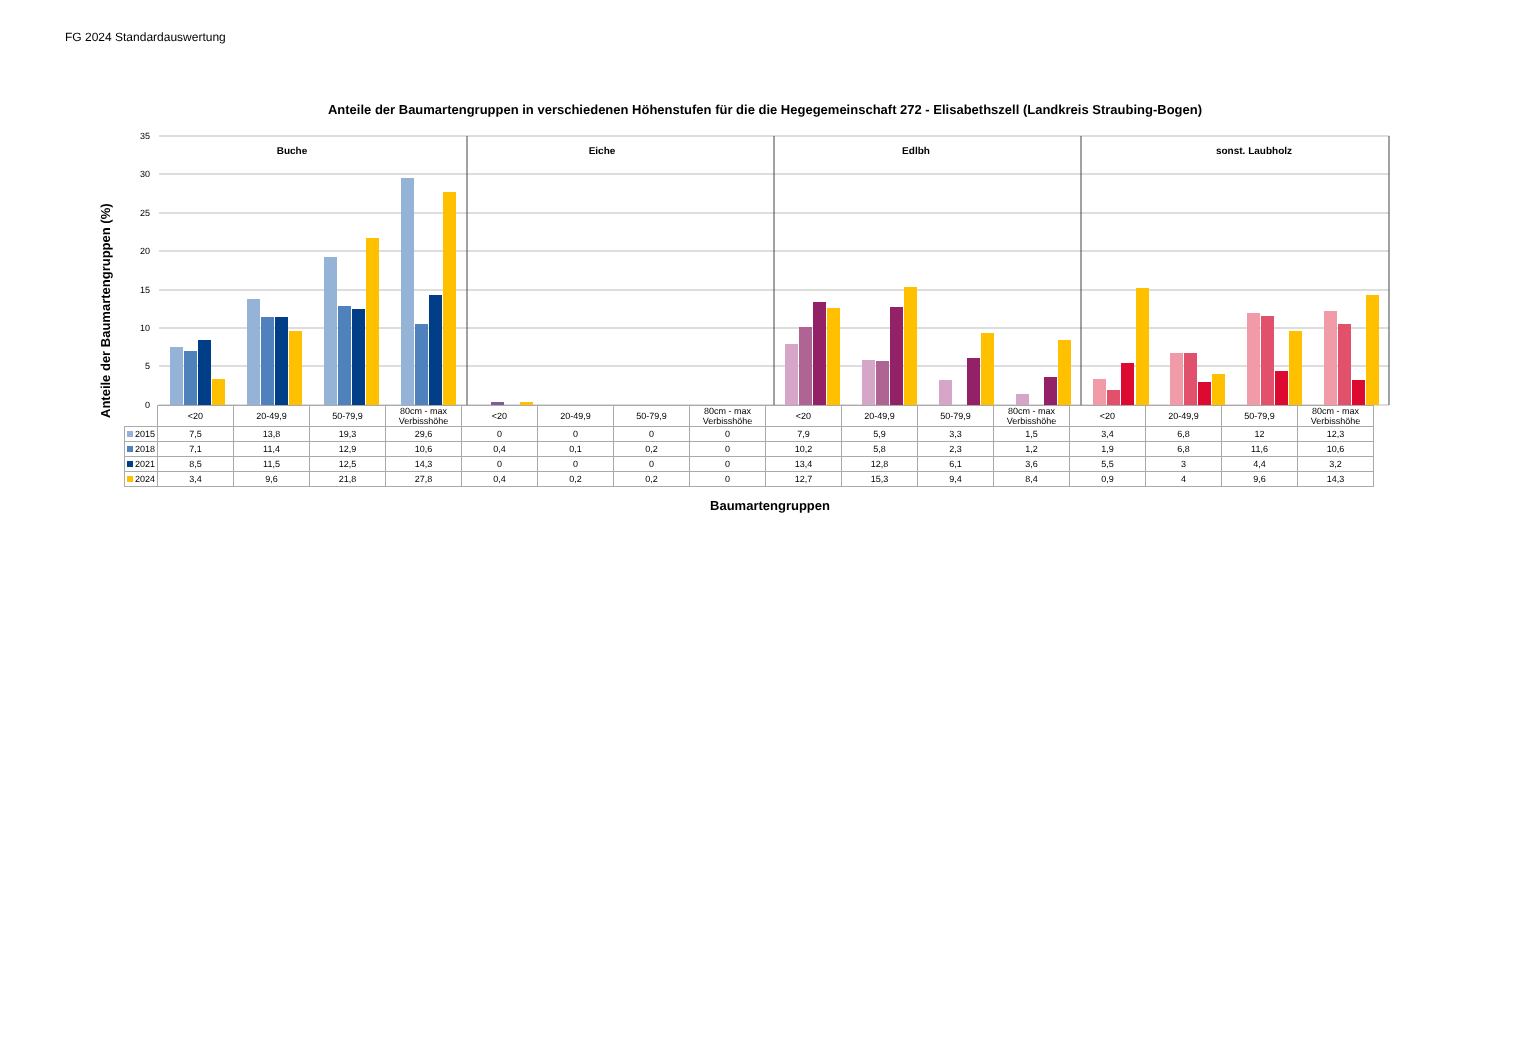FG 2024 Standardauswertung
Anteile der Baumartengruppen in verschiedenen Höhenstufen für die die Hegegemeinschaft 272 - Elisabethszell (Landkreis Straubing-Bogen)
Anteile der Baumartengruppen (%)
35
30
25
20
15
10
5
0
Buche
Eiche
Edlbh
sonst. Laubholz
| | <20 | 20-49,9 | 50-79,9 | 80cm - max Verbisshöhe | <20 | 20-49,9 | 50-79,9 | 80cm - max Verbisshöhe | <20 | 20-49,9 | 50-79,9 | 80cm - max Verbisshöhe | <20 | 20-49,9 | 50-79,9 | 80cm - max Verbisshöhe |
| 2015 | 7,5 | 13,8 | 19,3 | 29,6 | 0 | 0 | 0 | 0 | 7,9 | 5,9 | 3,3 | 1,5 | 3,4 | 6,8 | 12 | 12,3 |
| 2018 | 7,1 | 11,4 | 12,9 | 10,6 | 0,4 | 0,1 | 0,2 | 0 | 10,2 | 5,8 | 2,3 | 1,2 | 1,9 | 6,8 | 11,6 | 10,6 |
| 2021 | 8,5 | 11,5 | 12,5 | 14,3 | 0 | 0 | 0 | 0 | 13,4 | 12,8 | 6,1 | 3,6 | 5,5 | 3 | 4,4 | 3,2 |
| 2024 | 3,4 | 9,6 | 21,8 | 27,8 | 0,4 | 0,2 | 0,2 | 0 | 12,7 | 15,3 | 9,4 | 8,4 | 0,9 | 4 | 9,6 | 14,3 |
Baumartengruppen